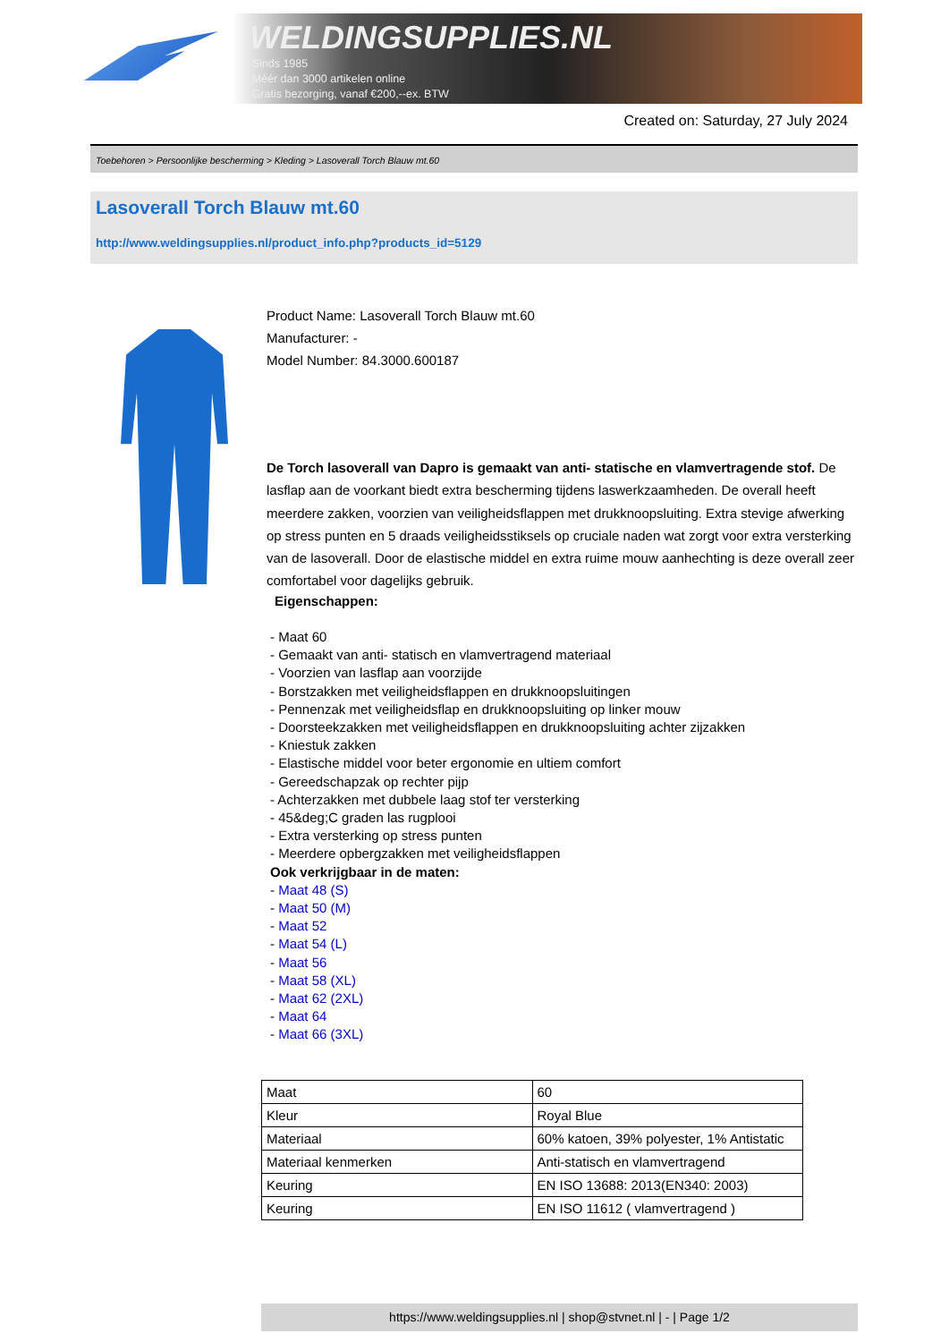WELDINGSUPPLIES.NL
- Sinds 1985
- Méér dan 3000 artikelen online
- Gratis bezorging, vanaf €200,--ex. BTW
Created on: Saturday, 27 July 2024
Toebehoren > Persoonlijke bescherming > Kleding > Lasoverall Torch Blauw mt.60
Lasoverall Torch Blauw mt.60
http://www.weldingsupplies.nl/product_info.php?products_id=5129
Product Name: Lasoverall Torch Blauw mt.60
Manufacturer: -
Model Number: 84.3000.600187
De Torch lasoverall van Dapro is gemaakt van anti- statische en vlamvertragende stof. De lasflap aan de voorkant biedt extra bescherming tijdens laswerkzaamheden. De overall heeft meerdere zakken, voorzien van veiligheidsflappen met drukknoopsluiting. Extra stevige afwerking op stress punten en 5 draads veiligheidsstiksels op cruciale naden wat zorgt voor extra versterking van de lasoverall. Door de elastische middel en extra ruime mouw aanhechting is deze overall zeer comfortabel voor dagelijks gebruik.
Eigenschappen:
- Maat 60
- Gemaakt van anti- statisch en vlamvertragend materiaal
- Voorzien van lasflap aan voorzijde
- Borstzakken met veiligheidsflappen en drukknoopsluitingen
- Pennenzak met veiligheidsflap en drukknoopsluiting op linker mouw
- Doorsteekzakken met veiligheidsflappen en drukknoopsluiting achter zijzakken
- Kniestuk zakken
- Elastische middel voor beter ergonomie en ultiem comfort
- Gereedschapzak op rechter pijp
- Achterzakken met dubbele laag stof ter versterking
- 45&deg;C graden las rugplooi
- Extra versterking op stress punten
- Meerdere opbergzakken met veiligheidsflappen
Ook verkrijgbaar in de maten:
- Maat 48 (S)
- Maat 50 (M)
- Maat 52
- Maat 54 (L)
- Maat 56
- Maat 58 (XL)
- Maat 62 (2XL)
- Maat 64
- Maat 66 (3XL)
| Maat | 60 |
| Kleur | Royal Blue |
| Materiaal | 60% katoen, 39% polyester, 1% Antistatic |
| Materiaal kenmerken | Anti-statisch en vlamvertragend |
| Keuring | EN ISO 13688: 2013(EN340: 2003) |
| Keuring | EN ISO 11612 ( vlamvertragend ) |
https://www.weldingsupplies.nl | shop@stvnet.nl | - | Page 1/2